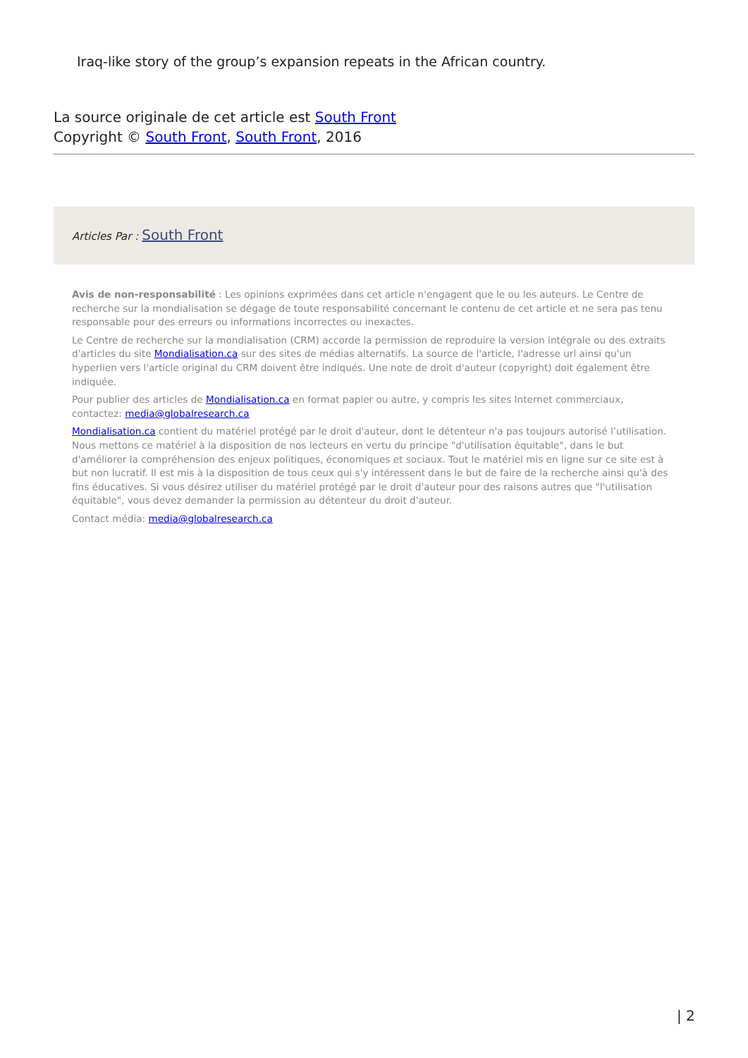Iraq-like story of the group’s expansion repeats in the African country.
La source originale de cet article est South Front
Copyright © South Front, South Front, 2016
Articles Par : South Front
Avis de non-responsabilité : Les opinions exprimées dans cet article n'engagent que le ou les auteurs. Le Centre de recherche sur la mondialisation se dégage de toute responsabilité concernant le contenu de cet article et ne sera pas tenu responsable pour des erreurs ou informations incorrectes ou inexactes.
Le Centre de recherche sur la mondialisation (CRM) accorde la permission de reproduire la version intégrale ou des extraits d'articles du site Mondialisation.ca sur des sites de médias alternatifs. La source de l'article, l'adresse url ainsi qu'un hyperlien vers l'article original du CRM doivent être indiqués. Une note de droit d'auteur (copyright) doit également être indiquée.
Pour publier des articles de Mondialisation.ca en format papier ou autre, y compris les sites Internet commerciaux, contactez: media@globalresearch.ca
Mondialisation.ca contient du matériel protégé par le droit d'auteur, dont le détenteur n'a pas toujours autorisé l’utilisation. Nous mettons ce matériel à la disposition de nos lecteurs en vertu du principe "d'utilisation équitable", dans le but d'améliorer la compréhension des enjeux politiques, économiques et sociaux. Tout le matériel mis en ligne sur ce site est à but non lucratif. Il est mis à la disposition de tous ceux qui s'y intéressent dans le but de faire de la recherche ainsi qu'à des fins éducatives. Si vous désirez utiliser du matériel protégé par le droit d'auteur pour des raisons autres que "l'utilisation équitable", vous devez demander la permission au détenteur du droit d'auteur.
Contact média: media@globalresearch.ca
| 2